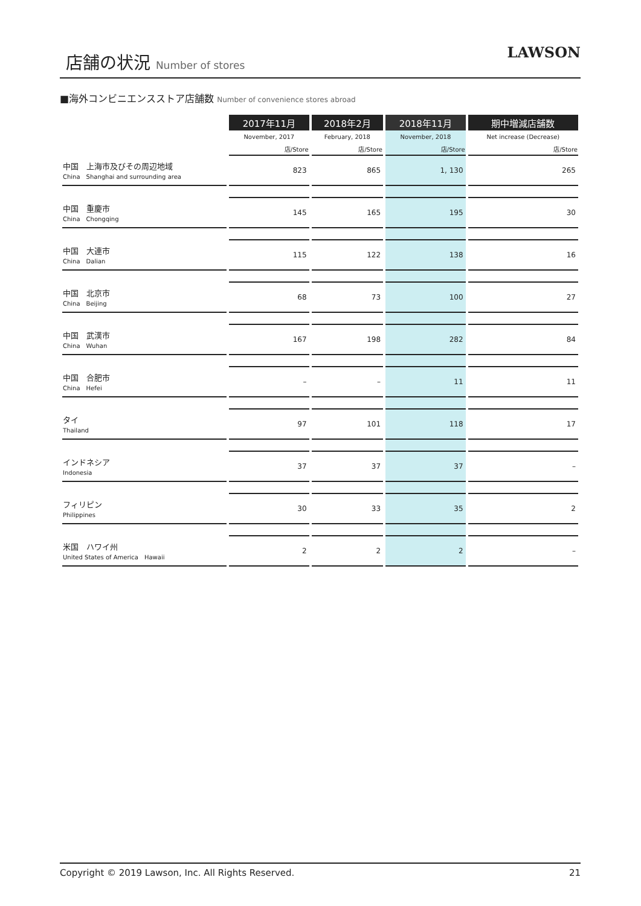店舗の状況 Number of stores
LAWSON
■海外コンビニエンスストア店舗数 Number of convenience stores abroad
| | 2017年11月 | 2018年2月 | 2018年11月 | 期中増減店舗数 |
| --- | --- | --- | --- | --- |
| | November, 2017 | February, 2018 | November, 2018 | Net increase (Decrease) |
| | 店/Store | 店/Store | 店/Store | 店/Store |
| 中国 上海市及びその周辺地域 China Shanghai and surrounding area | 823 | 865 | 1, 130 | 265 |
| 中国 重慶市 China Chongqing | 145 | 165 | 195 | 30 |
| 中国 大連市 China Dalian | 115 | 122 | 138 | 16 |
| 中国 北京市 China Beijing | 68 | 73 | 100 | 27 |
| 中国 武漢市 China Wuhan | 167 | 198 | 282 | 84 |
| 中国 合肥市 China Hefei | – | – | 11 | 11 |
| タイ Thailand | 97 | 101 | 118 | 17 |
| インドネシア Indonesia | 37 | 37 | 37 | – |
| フィリピン Philippines | 30 | 33 | 35 | 2 |
| 米国 ハワイ州 United States of America Hawaii | 2 | 2 | 2 | – |
Copyright © 2019 Lawson, Inc. All Rights Reserved. 21